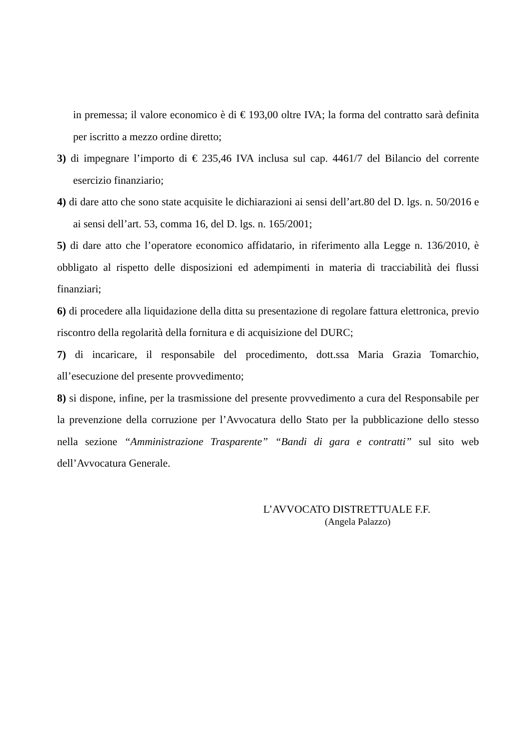in premessa; il valore economico è di € 193,00 oltre IVA; la forma del contratto sarà definita per iscritto a mezzo ordine diretto;
3) di impegnare l’importo di € 235,46 IVA inclusa sul cap. 4461/7 del Bilancio del corrente esercizio finanziario;
4) di dare atto che sono state acquisite le dichiarazioni ai sensi dell’art.80 del D. lgs. n. 50/2016 e ai sensi dell’art. 53, comma 16, del D. lgs. n. 165/2001;
5) di dare atto che l’operatore economico affidatario, in riferimento alla Legge n. 136/2010, è obbligato al rispetto delle disposizioni ed adempimenti in materia di tracciabilità dei flussi finanziari;
6) di procedere alla liquidazione della ditta su presentazione di regolare fattura elettronica, previo riscontro della regolarità della fornitura e di acquisizione del DURC;
7) di incaricare, il responsabile del procedimento, dott.ssa Maria Grazia Tomarchio, all’esecuzione del presente provvedimento;
8) si dispone, infine, per la trasmissione del presente provvedimento a cura del Responsabile per la prevenzione della corruzione per l’Avvocatura dello Stato per la pubblicazione dello stesso nella sezione “Amministrazione Trasparente” “Bandi di gara e contratti” sul sito web dell’Avvocatura Generale.
L’AVVOCATO DISTRETTUALE F.F.
(Angela Palazzo)